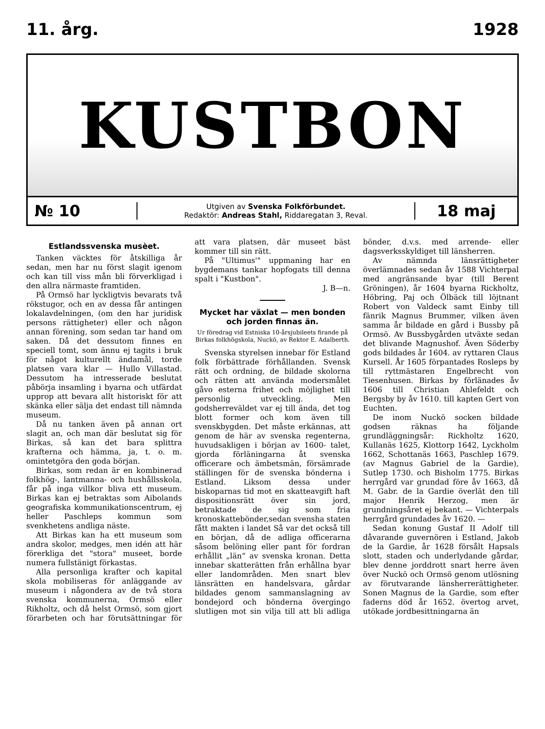11. årg. 1928
KUSTBON
№ 10
Utgiven av Svenska Folkförbundet.
Redaktör: Andreas Stahl, Riddaregatan 3, Reval.
18 maj
Estlandssvenska musèet.
Tanken väcktes för åtskilliga år sedan, men har nu först slagit igenom och kan till viss mån bli förverkligad i den allra närmaste framtiden.
På Ormsö har lyckligtvis bevarats två rökstugor, och en av dessa får antingen lokalavdelningen, (om den har juridisk persons rättigheter) eller och någon annan förening, som sedan tar hand om saken. Då det dessutom finnes en speciell tomt, som ännu ej tagits i bruk för något kulturellt ändamål, torde platsen vara klar — Hullo Villastad. Dessutom ha intresserade beslutat påbörja insamling i byarna och utfärdat upprop att bevara allt historiskt för att skänka eller sälja det endast till nämnda museum.
Då nu tanken även på annan ort slagit an, och man där beslutat sig för Birkas, så kan det bara splittra krafterna och hämma, ja, t. o. m. omintetgöra den goda början.
Birkas, som redan är en kombinerad folkhög-, lantmanna- och hushållsskola, får på inga villkor bliva ett museum. Birkas kan ej betraktas som Aibolands geografiska kommunikationscentrum, ej heller Paschleps kommun som svenkhetens andliga näste.
Att Birkas kan ha ett museum som andra skolor, medges, men idén att här förerkliga det "stora" museet, borde numera fullstänigt förkastas.
Alla personliga krafter och kapital skola mobiliseras för anläggande av museum i någondera av de två stora svenska kommunerna, Ormsö eller Rikholtz, och då helst Ormsö, som gjort förarbeten och har förutsättningar för att vara platsen, där museet bäst kommer till sin rätt.
På "Ultimus'" uppmaning har en bygdemans tankar hopfogats till denna spalt i "Kustbon".
J. B—n.
Mycket har växlat — men bonden och jorden finnas än.
Ur föredrag vid Estniska 10-årsjubileets firande på Birkas folkhögskola, Nuckö, av Rektor E. Adalberth.
Svenska styrelsen innebar för Estland folk förbättrade förhållanden. Svensk rätt och ordning, de bildade skolorna och rätten att använda modersmålet gåvo esterna frihet och möjlighet till personlig utveckling. Men godsherreväldet var ej till ända, det tog blott former och kom även till svenskbygden. Det måste erkännas, att genom de här av svenska regenterna, huvudsakligen i början av 1600- talet, gjorda förläningarna åt svenska officerare och ämbetsmän, försämrade ställingen för de svenska bönderna i Estland. Liksom dessa under biskoparnas tid mot en skatteavgift haft dispositionsrätt över sin jord, betraktade de sig som fria kronoskattebönder,sedan svensha staten fått makten i landet Så var det också till en början, då de adliga officerarna såsom belöning eller pant för fordran erhållit „län“ av svenska kronan. Detta innebar skatterätten från erhållna byar eller landområden. Men snart blev länsrätten en handelsvara, gårdar bildades genom sammanslagning av bondejord och bönderna övergingo slutligen mot sin vilja till att bli adliga bönder, d.v.s. med arrende- eller dagsverksskyldiget till länsherren.
Av nämnda länsrättigheter överlämnades sedan åv 1588 Vichterpal med angränsande byar (till Berent Gröningen), år 1604 byarna Rickholtz, Höbring, Paj och Ölbäck till löjtnant Robert von Valdeck samt Einby till fänrik Magnus Brummer, vilken även samma år bildade en gård i Bussby på Ormsö. Av Bussbygården utväxte sedan det blivande Magnushof. Även Söderby gods bildades år 1604. av ryttaren Claus Kursell. År 1605 förpantades Rosleps by till ryttmästaren Engelbrecht von Tiesenhusen. Birkas by förlänades åv 1606 till Christian Ahlefeldt och Bergsby by åv 1610. till kapten Gert von Euchten.
De inom Nuckö socken bildade godsen räknas ha följande grundläggningsår: Rickholtz 1620, Kullanäs 1625, Klottorp 1642, Lyckholm 1662, Schottanäs 1663, Paschlep 1679. (av Magnus Gabriel de la Gardie), Sutlep 1730. och Bisholm 1775. Birkas herrgård var grundad före åv 1663, då M. Gabr. de la Gardie överlät den till major Henrik Herzog, men är grundningsåret ej bekant. — Vichterpals herrgård grundades åv 1620. —
Sedan konung Gustaf II Adolf till dåvarande guvernören i Estland, Jakob de la Gardie, år 1628 försålt Hapsals slott, staden och underlydande gårdar, blev denne jorddrott snart herre även över Nuckö och Ormsö genom utlösning av förutvarande länsherrerättigheter. Sonen Magnus de la Gardie, som efter faderns död år 1652. övertog arvet, utökade jordbesittningarna än